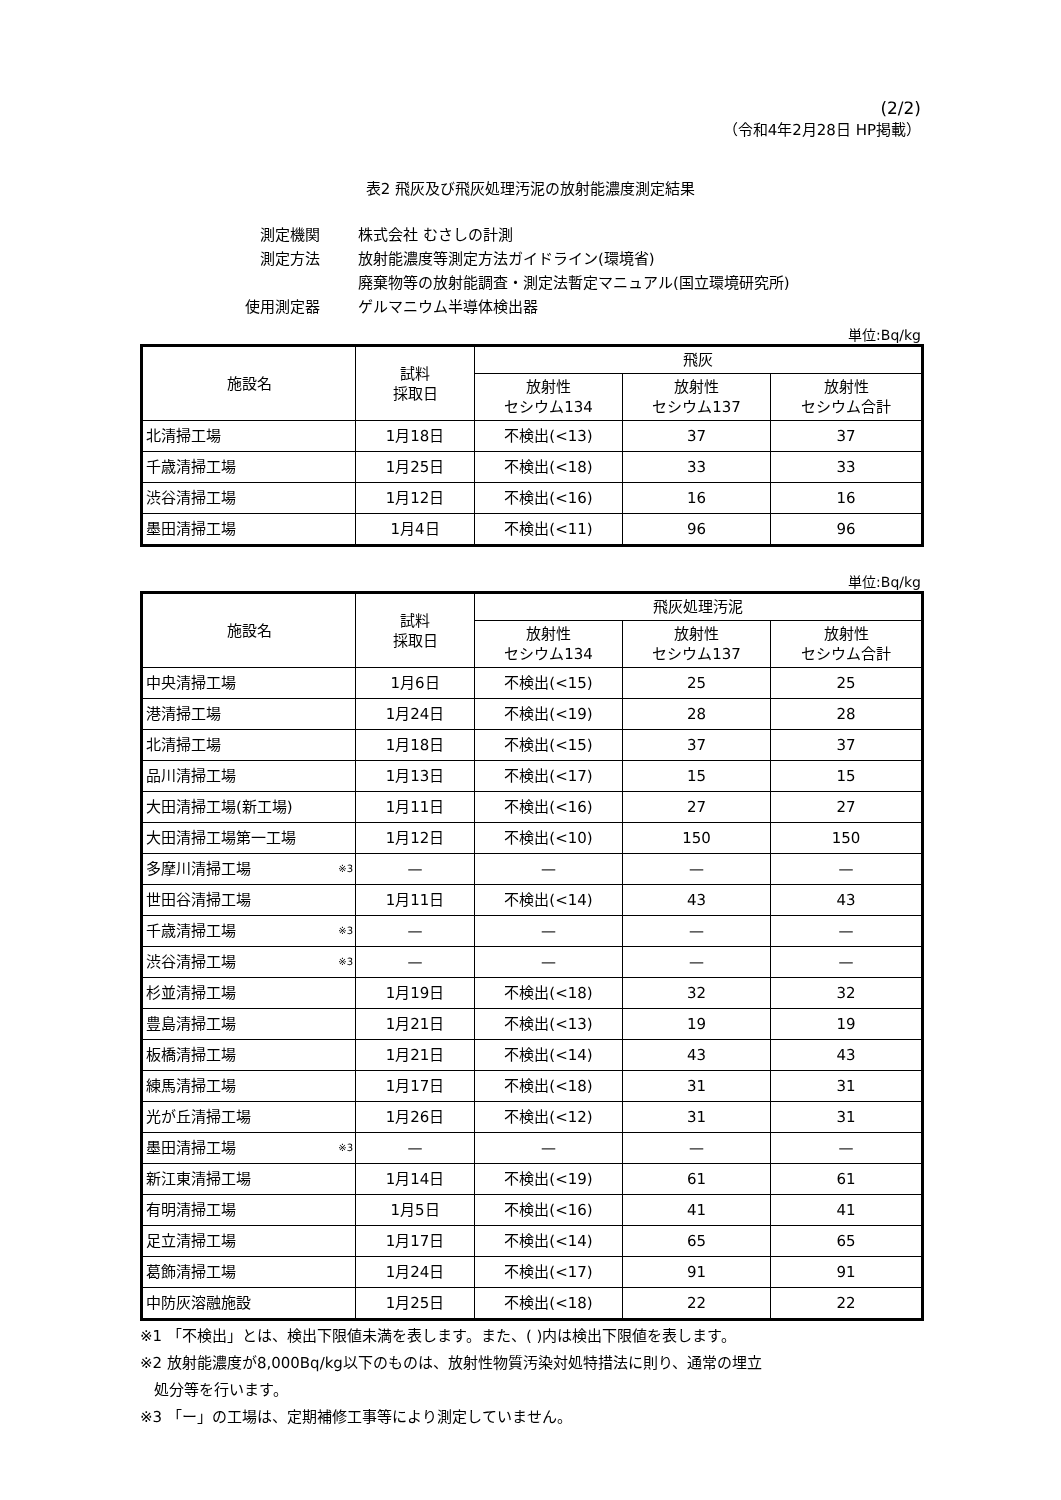(2/2)
（令和4年2月28日 HP掲載）
表2 飛灰及び飛灰処理汚泥の放射能濃度測定結果
| 測定機関 | 株式会社 むさしの計測 |
| 測定方法 | 放射能濃度等測定方法ガイドライン(環境省) |
| | 廃棄物等の放射能調査・測定法暫定マニュアル(国立環境研究所) |
| 使用測定器 | ゲルマニウム半導体検出器 |
単位:Bq/kg
| 施設名 | 試料 採取日 | 飛灰 | | |
| --- | --- | --- | --- | --- |
| | | 放射性 セシウム134 | 放射性 セシウム137 | 放射性 セシウム合計 |
| 北清掃工場 | 1月18日 | 不検出(<13) | 37 | 37 |
| 千歳清掃工場 | 1月25日 | 不検出(<18) | 33 | 33 |
| 渋谷清掃工場 | 1月12日 | 不検出(<16) | 16 | 16 |
| 墨田清掃工場 | 1月4日 | 不検出(<11) | 96 | 96 |
単位:Bq/kg
| 施設名 | 試料 採取日 | 飛灰処理汚泥 | | |
| --- | --- | --- | --- | --- |
| | | 放射性 セシウム134 | 放射性 セシウム137 | 放射性 セシウム合計 |
| 中央清掃工場 | 1月6日 | 不検出(<15) | 25 | 25 |
| 港清掃工場 | 1月24日 | 不検出(<19) | 28 | 28 |
| 北清掃工場 | 1月18日 | 不検出(<15) | 37 | 37 |
| 品川清掃工場 | 1月13日 | 不検出(<17) | 15 | 15 |
| 大田清掃工場(新工場) | 1月11日 | 不検出(<16) | 27 | 27 |
| 大田清掃工場第一工場 | 1月12日 | 不検出(<10) | 150 | 150 |
| 多摩川清掃工場 <sup>※3</sup> | — | — | — | — |
| 世田谷清掃工場 | 1月11日 | 不検出(<14) | 43 | 43 |
| 千歳清掃工場 <sup>※3</sup> | — | — | — | — |
| 渋谷清掃工場 <sup>※3</sup> | — | — | — | — |
| 杉並清掃工場 | 1月19日 | 不検出(<18) | 32 | 32 |
| 豊島清掃工場 | 1月21日 | 不検出(<13) | 19 | 19 |
| 板橋清掃工場 | 1月21日 | 不検出(<14) | 43 | 43 |
| 練馬清掃工場 | 1月17日 | 不検出(<18) | 31 | 31 |
| 光が丘清掃工場 | 1月26日 | 不検出(<12) | 31 | 31 |
| 墨田清掃工場 <sup>※3</sup> | — | — | — | — |
| 新江東清掃工場 | 1月14日 | 不検出(<19) | 61 | 61 |
| 有明清掃工場 | 1月5日 | 不検出(<16) | 41 | 41 |
| 足立清掃工場 | 1月17日 | 不検出(<14) | 65 | 65 |
| 葛飾清掃工場 | 1月24日 | 不検出(<17) | 91 | 91 |
| 中防灰溶融施設 | 1月25日 | 不検出(<18) | 22 | 22 |
※1 「不検出」とは、検出下限値未満を表します。また、( )内は検出下限値を表します。
※2 放射能濃度が8,000Bq/kg以下のものは、放射性物質汚染対処特措法に則り、通常の埋立
処分等を行います。
※3 「ー」の工場は、定期補修工事等により測定していません。